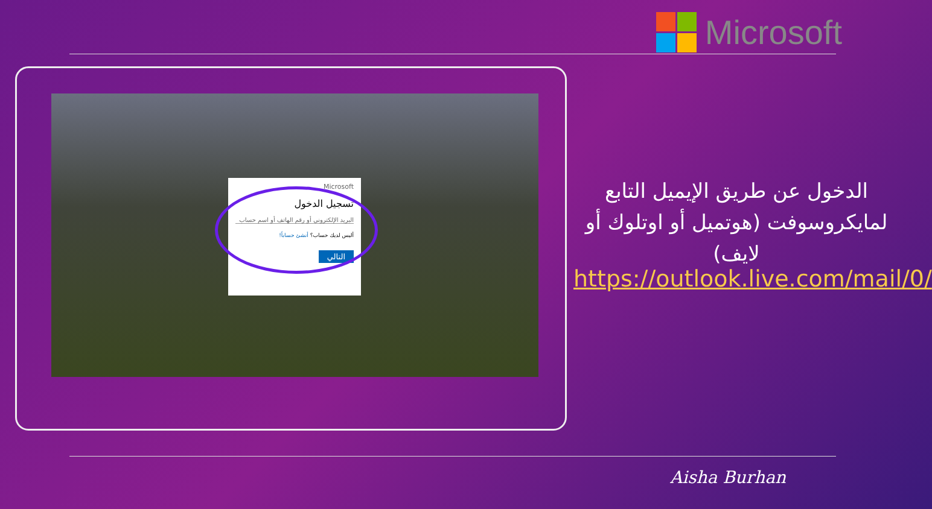Microsoft
Microsoft
تسجيل الدخول
البريد الإلكتروني أو رقم الهاتف أو اسم حساب
أليس لديك حساب؟ أنشئ حساباً!
التالي
الدخول عن طريق الإيميل التابع
لمايكروسوفت (هوتميل أو اوتلوك أو لايف)
https://outlook.live.com/mail/0/
Aisha Burhan